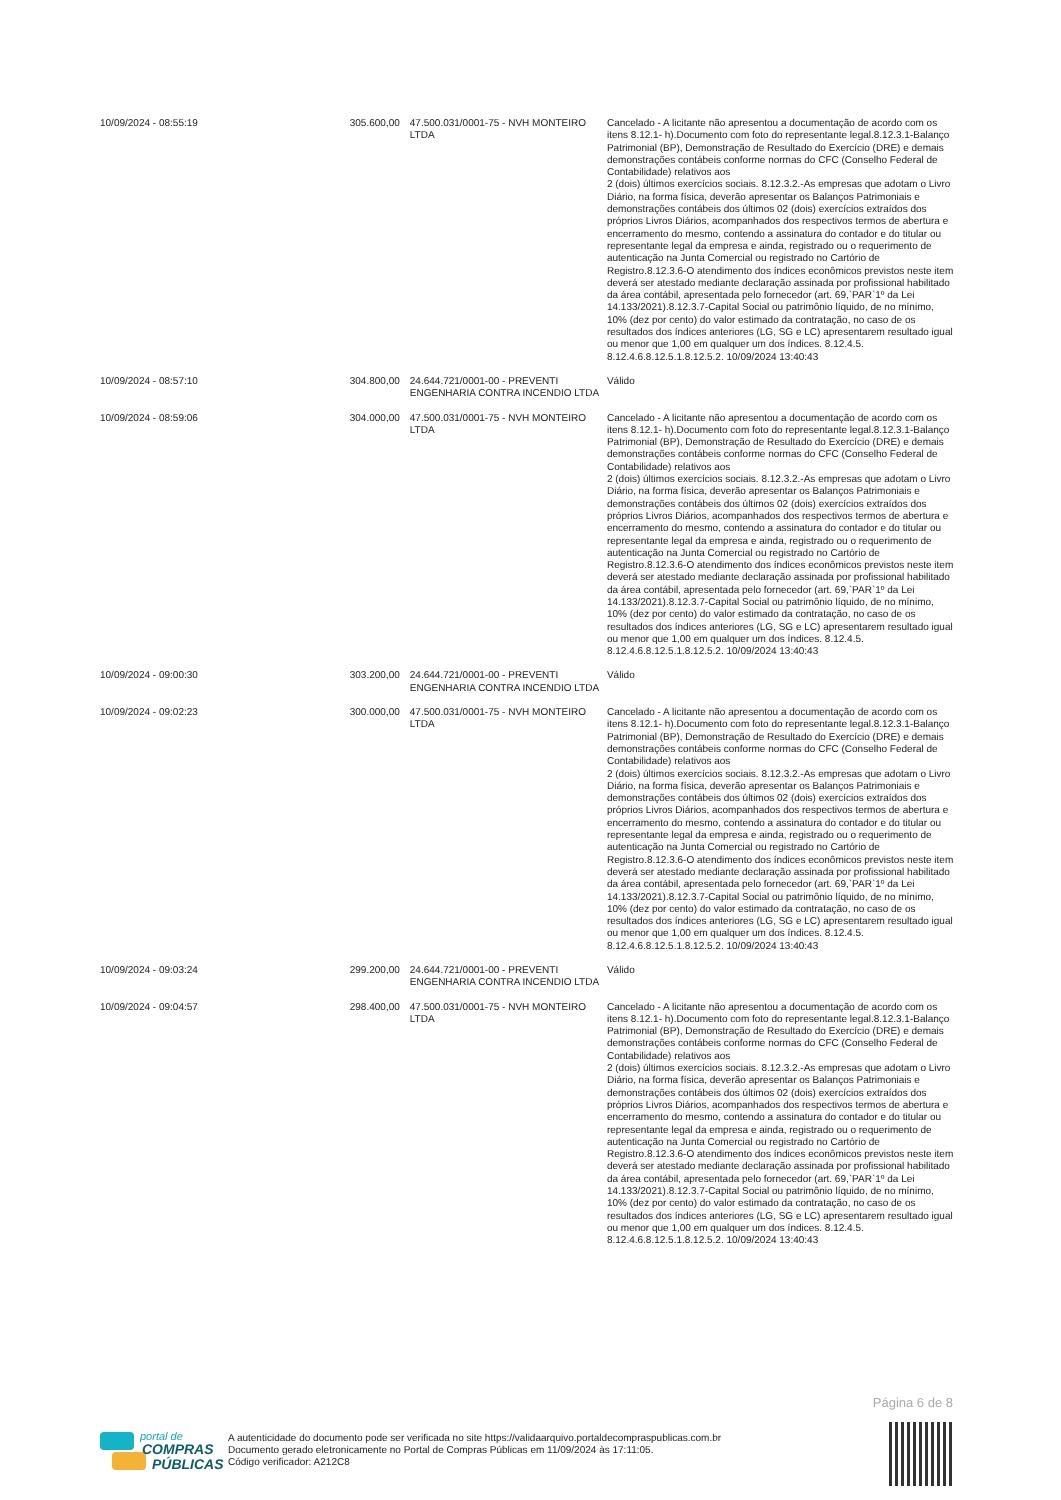| 10/09/2024 - 08:55:19 | 305.600,00 | 47.500.031/0001-75 - NVH MONTEIRO LTDA | Cancelado - A licitante não apresentou a documentação de acordo com os itens 8.12.1- h).Documento com foto do representante legal.8.12.3.1-Balanço Patrimonial (BP), Demonstração de Resultado do Exercício (DRE) e demais demonstrações contábeis conforme normas do CFC (Conselho Federal de Contabilidade) relativos aos 2 (dois) últimos exercícios sociais. 8.12.3.2.-As empresas que adotam o Livro Diário, na forma física, deverão apresentar os Balanços Patrimoniais e demonstrações contábeis dos últimos 02 (dois) exercícios extraídos dos próprios Livros Diários, acompanhados dos respectivos termos de abertura e encerramento do mesmo, contendo a assinatura do contador e do titular ou representante legal da empresa e ainda, registrado ou o requerimento de autenticação na Junta Comercial ou registrado no Cartório de Registro.8.12.3.6-O atendimento dos índices econômicos previstos neste item deverá ser atestado mediante declaração assinada por profissional habilitado da área contábil, apresentada pelo fornecedor (art. 69,`PAR`1º da Lei 14.133/2021).8.12.3.7-Capital Social ou patrimônio líquido, de no mínimo, 10% (dez por cento) do valor estimado da contratação, no caso de os resultados dos índices anteriores (LG, SG e LC) apresentarem resultado igual ou menor que 1,00 em qualquer um dos índices. 8.12.4.5. 8.12.4.6.8.12.5.1.8.12.5.2. 10/09/2024 13:40:43 |
| 10/09/2024 - 08:57:10 | 304.800,00 | 24.644.721/0001-00 - PREVENTI ENGENHARIA CONTRA INCENDIO LTDA | Válido |
| 10/09/2024 - 08:59:06 | 304.000,00 | 47.500.031/0001-75 - NVH MONTEIRO LTDA | Cancelado - A licitante não apresentou a documentação de acordo com os itens 8.12.1- h).Documento com foto do representante legal.8.12.3.1-Balanço Patrimonial (BP), Demonstração de Resultado do Exercício (DRE) e demais demonstrações contábeis conforme normas do CFC (Conselho Federal de Contabilidade) relativos aos 2 (dois) últimos exercícios sociais. 8.12.3.2.-As empresas que adotam o Livro Diário, na forma física, deverão apresentar os Balanços Patrimoniais e demonstrações contábeis dos últimos 02 (dois) exercícios extraídos dos próprios Livros Diários, acompanhados dos respectivos termos de abertura e encerramento do mesmo, contendo a assinatura do contador e do titular ou representante legal da empresa e ainda, registrado ou o requerimento de autenticação na Junta Comercial ou registrado no Cartório de Registro.8.12.3.6-O atendimento dos índices econômicos previstos neste item deverá ser atestado mediante declaração assinada por profissional habilitado da área contábil, apresentada pelo fornecedor (art. 69,`PAR`1º da Lei 14.133/2021).8.12.3.7-Capital Social ou patrimônio líquido, de no mínimo, 10% (dez por cento) do valor estimado da contratação, no caso de os resultados dos índices anteriores (LG, SG e LC) apresentarem resultado igual ou menor que 1,00 em qualquer um dos índices. 8.12.4.5. 8.12.4.6.8.12.5.1.8.12.5.2. 10/09/2024 13:40:43 |
| 10/09/2024 - 09:00:30 | 303.200,00 | 24.644.721/0001-00 - PREVENTI ENGENHARIA CONTRA INCENDIO LTDA | Válido |
| 10/09/2024 - 09:02:23 | 300.000,00 | 47.500.031/0001-75 - NVH MONTEIRO LTDA | Cancelado - A licitante não apresentou a documentação de acordo com os itens 8.12.1- h).Documento com foto do representante legal.8.12.3.1-Balanço Patrimonial (BP), Demonstração de Resultado do Exercício (DRE) e demais demonstrações contábeis conforme normas do CFC (Conselho Federal de Contabilidade) relativos aos 2 (dois) últimos exercícios sociais. 8.12.3.2.-As empresas que adotam o Livro Diário, na forma física, deverão apresentar os Balanços Patrimoniais e demonstrações contábeis dos últimos 02 (dois) exercícios extraídos dos próprios Livros Diários, acompanhados dos respectivos termos de abertura e encerramento do mesmo, contendo a assinatura do contador e do titular ou representante legal da empresa e ainda, registrado ou o requerimento de autenticação na Junta Comercial ou registrado no Cartório de Registro.8.12.3.6-O atendimento dos índices econômicos previstos neste item deverá ser atestado mediante declaração assinada por profissional habilitado da área contábil, apresentada pelo fornecedor (art. 69,`PAR`1º da Lei 14.133/2021).8.12.3.7-Capital Social ou patrimônio líquido, de no mínimo, 10% (dez por cento) do valor estimado da contratação, no caso de os resultados dos índices anteriores (LG, SG e LC) apresentarem resultado igual ou menor que 1,00 em qualquer um dos índices. 8.12.4.5. 8.12.4.6.8.12.5.1.8.12.5.2. 10/09/2024 13:40:43 |
| 10/09/2024 - 09:03:24 | 299.200,00 | 24.644.721/0001-00 - PREVENTI ENGENHARIA CONTRA INCENDIO LTDA | Válido |
| 10/09/2024 - 09:04:57 | 298.400,00 | 47.500.031/0001-75 - NVH MONTEIRO LTDA | Cancelado - A licitante não apresentou a documentação de acordo com os itens 8.12.1- h).Documento com foto do representante legal.8.12.3.1-Balanço Patrimonial (BP), Demonstração de Resultado do Exercício (DRE) e demais demonstrações contábeis conforme normas do CFC (Conselho Federal de Contabilidade) relativos aos 2 (dois) últimos exercícios sociais. 8.12.3.2.-As empresas que adotam o Livro Diário, na forma física, deverão apresentar os Balanços Patrimoniais e demonstrações contábeis dos últimos 02 (dois) exercícios extraídos dos próprios Livros Diários, acompanhados dos respectivos termos de abertura e encerramento do mesmo, contendo a assinatura do contador e do titular ou representante legal da empresa e ainda, registrado ou o requerimento de autenticação na Junta Comercial ou registrado no Cartório de Registro.8.12.3.6-O atendimento dos índices econômicos previstos neste item deverá ser atestado mediante declaração assinada por profissional habilitado da área contábil, apresentada pelo fornecedor (art. 69,`PAR`1º da Lei 14.133/2021).8.12.3.7-Capital Social ou patrimônio líquido, de no mínimo, 10% (dez por cento) do valor estimado da contratação, no caso de os resultados dos índices anteriores (LG, SG e LC) apresentarem resultado igual ou menor que 1,00 em qualquer um dos índices. 8.12.4.5. 8.12.4.6.8.12.5.1.8.12.5.2. 10/09/2024 13:40:43 |
Página 6 de 8
portal de
COMPRAS
PÚBLICAS
A autenticidade do documento pode ser verificada no site https://validaarquivo.portaldecompraspublicas.com.br
Documento gerado eletronicamente no Portal de Compras Públicas em 11/09/2024 às 17:11:05.
Código verificador: A212C8